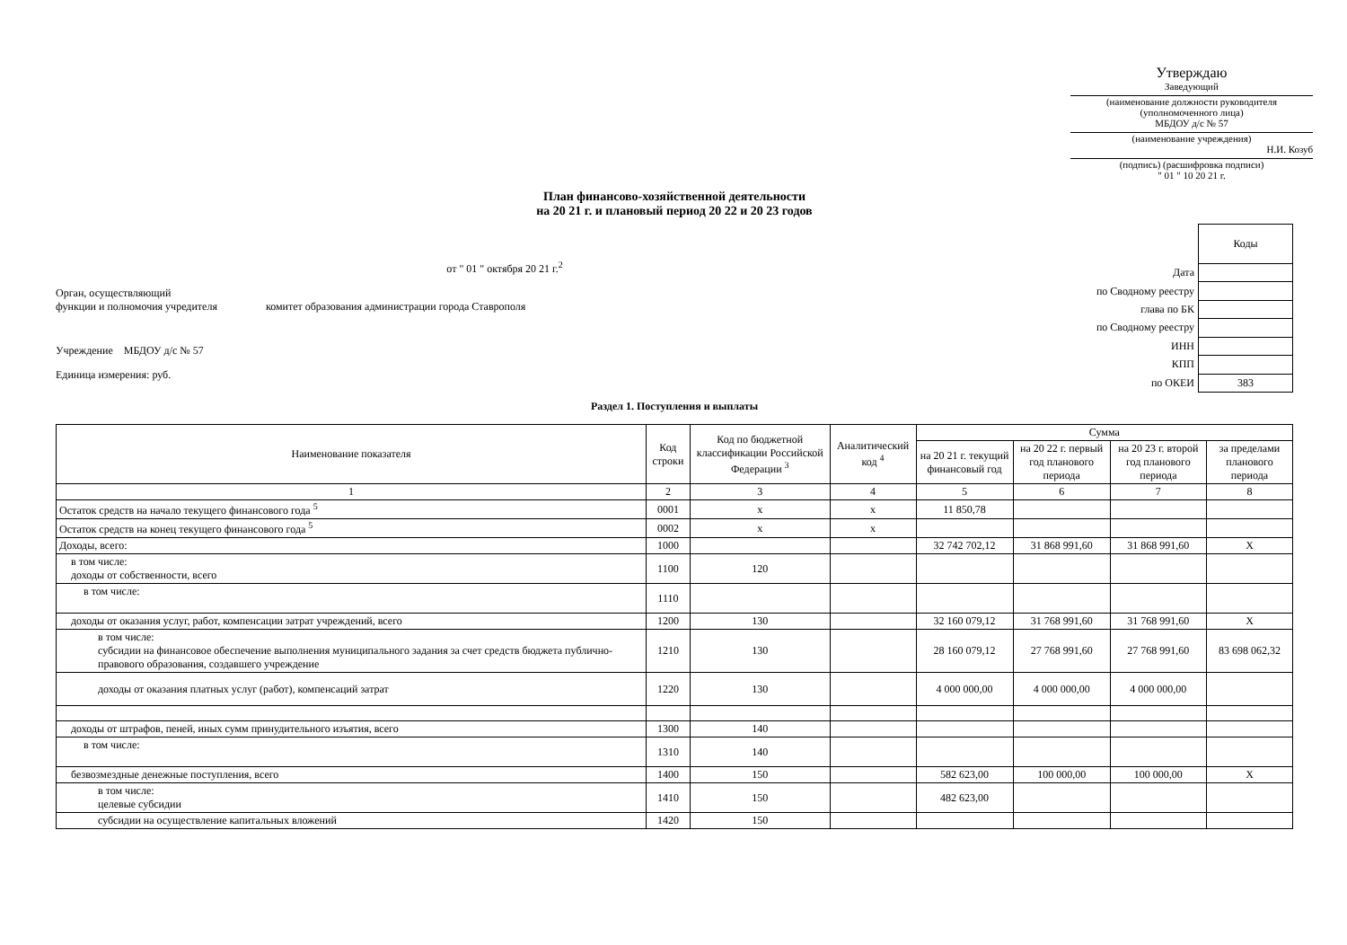Утверждаю
Заведующий
(наименование должности руководителя (уполномоченного лица)
МБДОУ д/с № 57
(наименование учреждения)
Н.И. Козуб
(подпись) (расшифровка подписи)
" 01 " 10 20 21 г.
План финансово-хозяйственной деятельности
на 20 21 г. и плановый период 20 22 и 20 23 годов
от " 01 " октября 20 21 г.<sup>2</sup>
Орган, осуществляющий
функции и полномочия учредителя комитет образования администрации города Ставрополя
Учреждение МБДОУ д/с № 57
Единица измерения: руб.
| | Коды |
| Дата | |
| по Сводному реестру | |
| глава по БК | |
| по Сводному реестру | |
| ИНН | |
| КПП | |
| по ОКЕИ | 383 |
Раздел 1. Поступления и выплаты
| Наименование показателя | Код строки | Код по бюджетной классификации Российской Федерации <sup>3</sup> | Аналитический код <sup>4</sup> | Сумма | | | |
| --- | --- | --- | --- | --- | --- | --- | --- |
| | | | | на 20 21 г. текущий финансовый год | на 20 22 г. первый год планового периода | на 20 23 г. второй год планового периода | за пределами планового периода |
| 1 | 2 | 3 | 4 | 5 | 6 | 7 | 8 |
| Остаток средств на начало текущего финансового года <sup>5</sup> | 0001 | x | x | 11 850,78 | | | |
| Остаток средств на конец текущего финансового года <sup>5</sup> | 0002 | x | x | | | | |
| Доходы, всего: | 1000 | | | 32 742 702,12 | 31 868 991,60 | 31 868 991,60 | X |
| в том числе: доходы от собственности, всего | 1100 | 120 | | | | | |
| в том числе: | 1110 | | | | | | |
| доходы от оказания услуг, работ, компенсации затрат учреждений, всего | 1200 | 130 | | 32 160 079,12 | 31 768 991,60 | 31 768 991,60 | X |
| в том числе: субсидии на финансовое обеспечение выполнения муниципального задания за счет средств бюджета публично-правового образования, создавшего учреждение | 1210 | 130 | | 28 160 079,12 | 27 768 991,60 | 27 768 991,60 | 83 698 062,32 |
| доходы от оказания платных услуг (работ), компенсаций затрат | 1220 | 130 | | 4 000 000,00 | 4 000 000,00 | 4 000 000,00 | |
| доходы от штрафов, пеней, иных сумм принудительного изъятия, всего | 1300 | 140 | | | | | |
| в том числе: | 1310 | 140 | | | | | |
| безвозмездные денежные поступления, всего | 1400 | 150 | | 582 623,00 | 100 000,00 | 100 000,00 | X |
| в том числе: целевые субсидии | 1410 | 150 | | 482 623,00 | | | |
| субсидии на осуществление капитальных вложений | 1420 | 150 | | | | | |